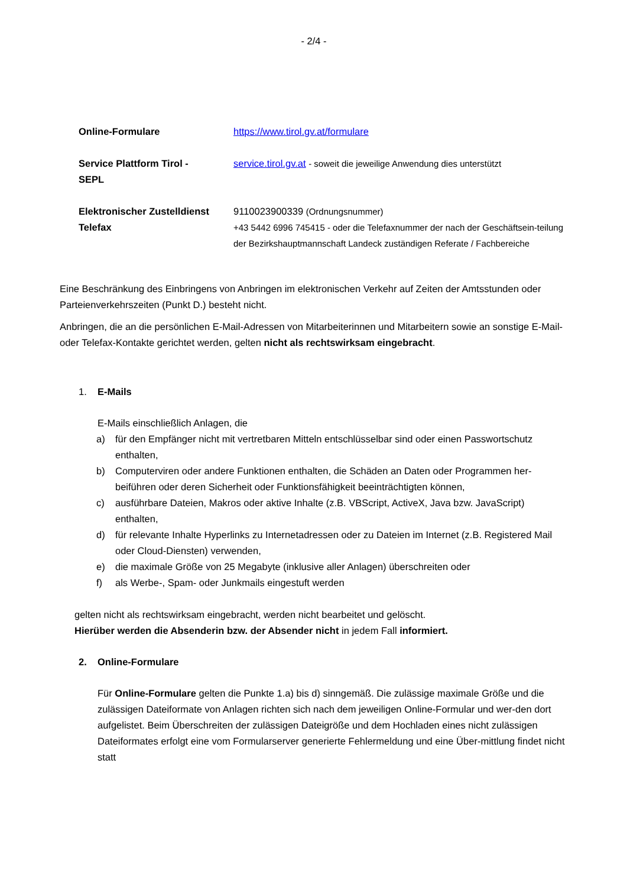- 2/4 -
| Online-Formulare | https://www.tirol.gv.at/formulare |
| Service Plattform Tirol - SEPL | service.tirol.gv.at - soweit die jeweilige Anwendung dies unterstützt |
| Elektronischer Zustelldienst Telefax | 9110023900339 (Ordnungsnummer) +43 5442 6996 745415 - oder die Telefaxnummer der nach der Geschäftsein-teilung der Bezirkshauptmannschaft Landeck zuständigen Referate / Fachbereiche |
Eine Beschränkung des Einbringens von Anbringen im elektronischen Verkehr auf Zeiten der Amtsstunden oder Parteienverkehrszeiten (Punkt D.) besteht nicht.
Anbringen, die an die persönlichen E-Mail-Adressen von Mitarbeiterinnen und Mitarbeitern sowie an sonstige E-Mail- oder Telefax-Kontakte gerichtet werden, gelten nicht als rechtswirksam eingebracht.
1. E-Mails
E-Mails einschließlich Anlagen, die
a) für den Empfänger nicht mit vertretbaren Mitteln entschlüsselbar sind oder einen Passwortschutz enthalten,
b) Computerviren oder andere Funktionen enthalten, die Schäden an Daten oder Programmen her-beiführen oder deren Sicherheit oder Funktionsfähigkeit beeinträchtigten können,
c) ausführbare Dateien, Makros oder aktive Inhalte (z.B. VBScript, ActiveX, Java bzw. JavaScript) enthalten,
d) für relevante Inhalte Hyperlinks zu Internetadressen oder zu Dateien im Internet (z.B. Registered Mail oder Cloud-Diensten) verwenden,
e) die maximale Größe von 25 Megabyte (inklusive aller Anlagen) überschreiten oder
f) als Werbe-, Spam- oder Junkmails eingestuft werden
gelten nicht als rechtswirksam eingebracht, werden nicht bearbeitet und gelöscht.
Hierüber werden die Absenderin bzw. der Absender nicht in jedem Fall informiert.
2. Online-Formulare
Für Online-Formulare gelten die Punkte 1.a) bis d) sinngemäß. Die zulässige maximale Größe und die zulässigen Dateiformate von Anlagen richten sich nach dem jeweiligen Online-Formular und wer-den dort aufgelistet. Beim Überschreiten der zulässigen Dateigröße und dem Hochladen eines nicht zulässigen Dateiformates erfolgt eine vom Formularserver generierte Fehlermeldung und eine Über-mittlung findet nicht statt